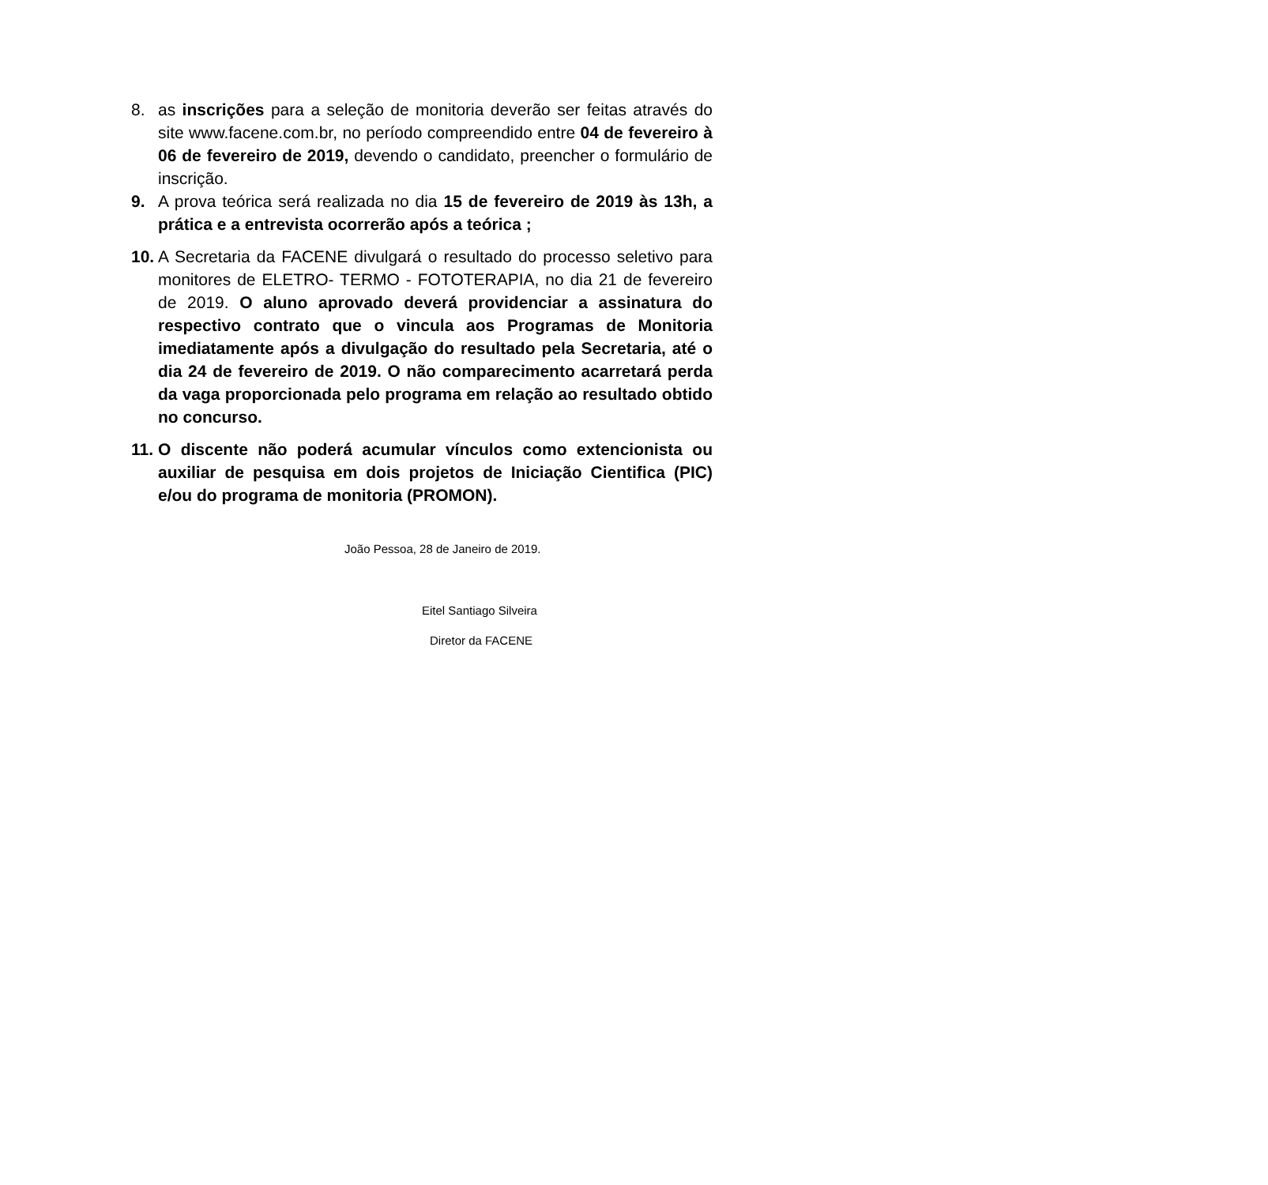8. as inscrições para a seleção de monitoria deverão ser feitas através do site www.facene.com.br, no período compreendido entre 04 de fevereiro à 06 de fevereiro de 2019, devendo o candidato, preencher o formulário de inscrição.
9. A prova teórica será realizada no dia 15 de fevereiro de 2019 às 13h, a prática e a entrevista ocorrerão após a teórica ;
10. A Secretaria da FACENE divulgará o resultado do processo seletivo para monitores de ELETRO- TERMO - FOTOTERAPIA, no dia 21 de fevereiro de 2019. O aluno aprovado deverá providenciar a assinatura do respectivo contrato que o vincula aos Programas de Monitoria imediatamente após a divulgação do resultado pela Secretaria, até o dia 24 de fevereiro de 2019. O não comparecimento acarretará perda da vaga proporcionada pelo programa em relação ao resultado obtido no concurso.
11. O discente não poderá acumular vínculos como extencionista ou auxiliar de pesquisa em dois projetos de Iniciação Cientifica (PIC) e/ou do programa de monitoria (PROMON).
João Pessoa, 28 de Janeiro de 2019.
Eitel Santiago Silveira
Diretor da FACENE